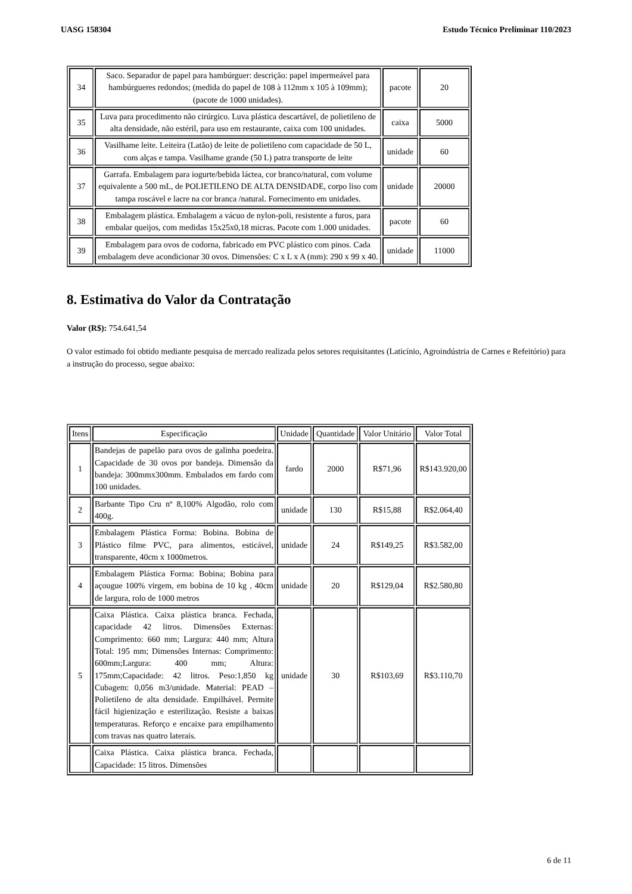UASG 158304 Estudo Técnico Preliminar 110/2023
| 34 | Saco. Separador de papel para hambúrguer: descrição: papel impermeável para hambúrgueres redondos; (medida do papel de 108 à 112mm x 105 à 109mm); (pacote de 1000 unidades). | pacote | 20 |
| 35 | Luva para procedimento não cirúrgico. Luva plástica descartável, de polietileno de alta densidade, não estéril, para uso em restaurante, caixa com 100 unidades. | caixa | 5000 |
| 36 | Vasilhame leite. Leiteira (Latão) de leite de polietileno com capacidade de 50 L, com alças e tampa. Vasilhame grande (50 L) patra transporte de leite | unidade | 60 |
| 37 | Garrafa. Embalagem para iogurte/bebida láctea, cor branco/natural, com volume equivalente a 500 mL, de POLIETILENO DE ALTA DENSIDADE, corpo liso com tampa roscável e lacre na cor branca /natural. Fornecimento em unidades. | unidade | 20000 |
| 38 | Embalagem plástica. Embalagem a vácuo de nylon-poli, resistente a furos, para embalar queijos, com medidas 15x25x0,18 micras. Pacote com 1.000 unidades. | pacote | 60 |
| 39 | Embalagem para ovos de codorna, fabricado em PVC plástico com pinos. Cada embalagem deve acondicionar 30 ovos. Dimensões: C x L x A (mm): 290 x 99 x 40. | unidade | 11000 |
8. Estimativa do Valor da Contratação
Valor (R$): 754.641,54
O valor estimado foi obtido mediante pesquisa de mercado realizada pelos setores requisitantes (Laticínio, Agroindústria de Carnes e Refeitório) para a instrução do processo, segue abaixo:
| Itens | Especificação | Unidade | Quantidade | Valor Unitário | Valor Total |
| --- | --- | --- | --- | --- | --- |
| 1 | Bandejas de papelão para ovos de galinha poedeira. Capacidade de 30 ovos por bandeja. Dimensão da bandeja: 300mmx300mm. Embalados em fardo com 100 unidades. | fardo | 2000 | R$71,96 | R$143.920,00 |
| 2 | Barbante Tipo Cru nº 8,100% Algodão, rolo com 400g. | unidade | 130 | R$15,88 | R$2.064,40 |
| 3 | Embalagem Plástica Forma: Bobina. Bobina de Plástico filme PVC, para alimentos, esticável, transparente, 40cm x 1000metros. | unidade | 24 | R$149,25 | R$3.582,00 |
| 4 | Embalagem Plástica Forma: Bobina; Bobina para açougue 100% virgem, em bobina de 10 kg , 40cm de largura, rolo de 1000 metros | unidade | 20 | R$129,04 | R$2.580,80 |
| 5 | Caixa Plástica. Caixa plástica branca. Fechada, capacidade 42 litros. Dimensões Externas: Comprimento: 660 mm; Largura: 440 mm; Altura Total: 195 mm; Dimensões Internas: Comprimento: 600mm;Largura: 400 mm; Altura: 175mm;Capacidade: 42 litros. Peso:1,850 kg Cubagem: 0,056 m3/unidade. Material: PEAD – Polietileno de alta densidade. Empilhável. Permite fácil higienização e esterilização. Resiste a baixas temperaturas. Reforço e encaixe para empilhamento com travas nas quatro laterais. | unidade | 30 | R$103,69 | R$3.110,70 |
| | Caixa Plástica. Caixa plástica branca. Fechada, Capacidade: 15 litros. Dimensões | | | | |
6 de 11